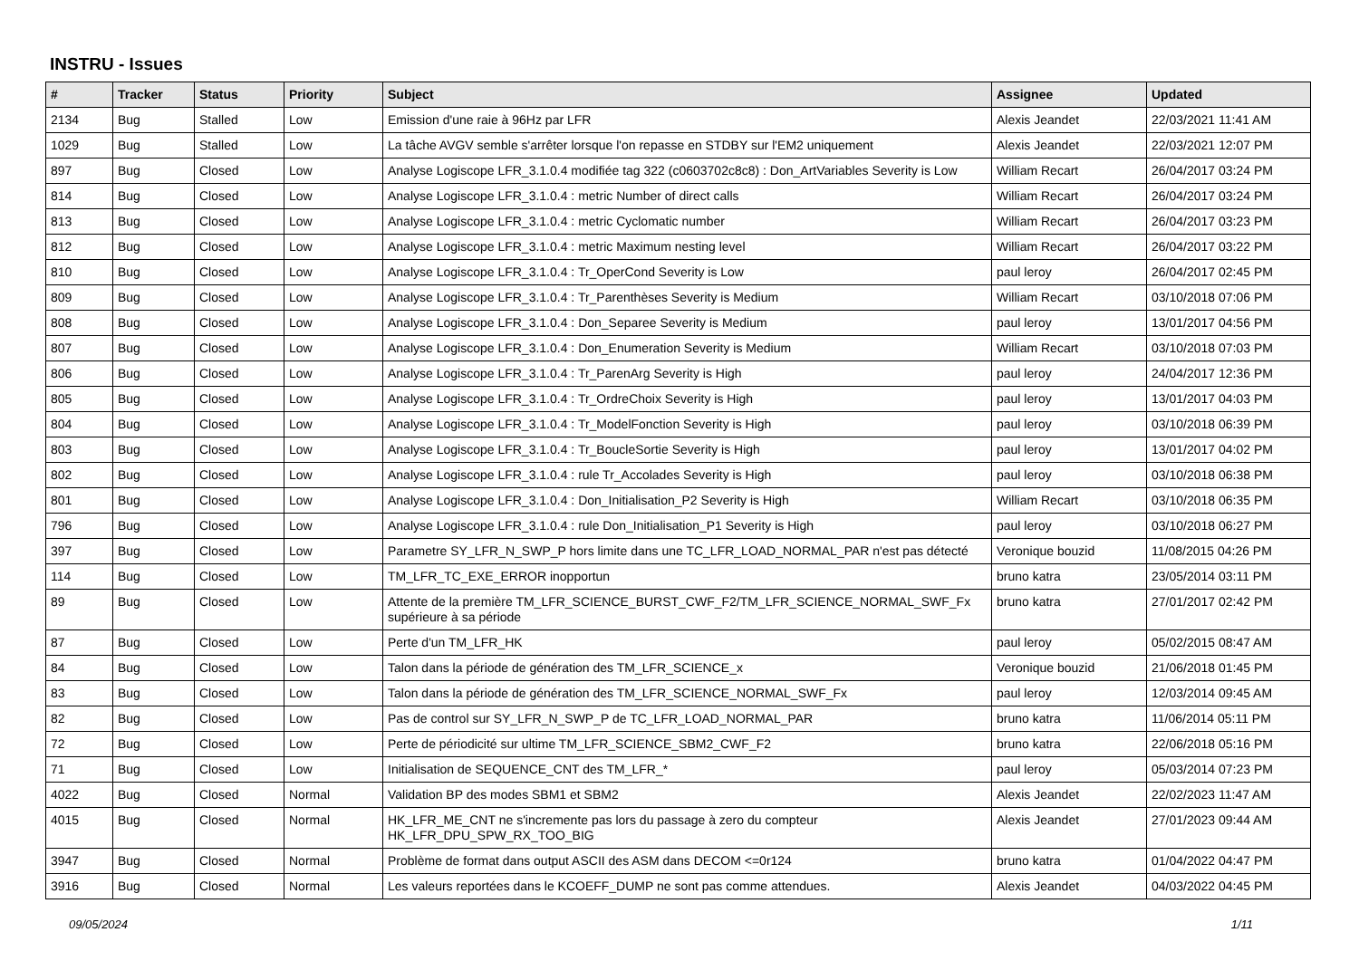INSTRU - Issues
| # | Tracker | Status | Priority | Subject | Assignee | Updated |
| --- | --- | --- | --- | --- | --- | --- |
| 2134 | Bug | Stalled | Low | Emission d'une raie à 96Hz par LFR | Alexis Jeandet | 22/03/2021 11:41 AM |
| 1029 | Bug | Stalled | Low | La tâche AVGV semble s'arrêter lorsque l'on repasse en STDBY sur l'EM2 uniquement | Alexis Jeandet | 22/03/2021 12:07 PM |
| 897 | Bug | Closed | Low | Analyse Logiscope LFR_3.1.0.4 modifiée tag 322 (c0603702c8c8) : Don_ArtVariables Severity is Low | William Recart | 26/04/2017 03:24 PM |
| 814 | Bug | Closed | Low | Analyse Logiscope LFR_3.1.0.4 : metric Number of direct calls | William Recart | 26/04/2017 03:24 PM |
| 813 | Bug | Closed | Low | Analyse Logiscope LFR_3.1.0.4 : metric Cyclomatic number | William Recart | 26/04/2017 03:23 PM |
| 812 | Bug | Closed | Low | Analyse Logiscope LFR_3.1.0.4 : metric Maximum nesting level | William Recart | 26/04/2017 03:22 PM |
| 810 | Bug | Closed | Low | Analyse Logiscope LFR_3.1.0.4 : Tr_OperCond Severity is Low | paul leroy | 26/04/2017 02:45 PM |
| 809 | Bug | Closed | Low | Analyse Logiscope LFR_3.1.0.4 : Tr_Parenthèses Severity is Medium | William Recart | 03/10/2018 07:06 PM |
| 808 | Bug | Closed | Low | Analyse Logiscope LFR_3.1.0.4 : Don_Separee Severity is Medium | paul leroy | 13/01/2017 04:56 PM |
| 807 | Bug | Closed | Low | Analyse Logiscope LFR_3.1.0.4 : Don_Enumeration Severity is Medium | William Recart | 03/10/2018 07:03 PM |
| 806 | Bug | Closed | Low | Analyse Logiscope LFR_3.1.0.4 : Tr_ParenArg Severity is High | paul leroy | 24/04/2017 12:36 PM |
| 805 | Bug | Closed | Low | Analyse Logiscope LFR_3.1.0.4 : Tr_OrdreChoix Severity is High | paul leroy | 13/01/2017 04:03 PM |
| 804 | Bug | Closed | Low | Analyse Logiscope LFR_3.1.0.4 : Tr_ModelFonction Severity is High | paul leroy | 03/10/2018 06:39 PM |
| 803 | Bug | Closed | Low | Analyse Logiscope LFR_3.1.0.4 : Tr_BoucleSortie Severity is High | paul leroy | 13/01/2017 04:02 PM |
| 802 | Bug | Closed | Low | Analyse Logiscope LFR_3.1.0.4 : rule Tr_Accolades Severity is High | paul leroy | 03/10/2018 06:38 PM |
| 801 | Bug | Closed | Low | Analyse Logiscope LFR_3.1.0.4 : Don_Initialisation_P2 Severity is High | William Recart | 03/10/2018 06:35 PM |
| 796 | Bug | Closed | Low | Analyse Logiscope LFR_3.1.0.4 : rule Don_Initialisation_P1 Severity is High | paul leroy | 03/10/2018 06:27 PM |
| 397 | Bug | Closed | Low | Parametre SY_LFR_N_SWP_P hors limite dans une TC_LFR_LOAD_NORMAL_PAR n'est pas détecté | Veronique bouzid | 11/08/2015 04:26 PM |
| 114 | Bug | Closed | Low | TM_LFR_TC_EXE_ERROR inopportun | bruno katra | 23/05/2014 03:11 PM |
| 89 | Bug | Closed | Low | Attente de la première TM_LFR_SCIENCE_BURST_CWF_F2/TM_LFR_SCIENCE_NORMAL_SWF_Fx supérieure à sa période | bruno katra | 27/01/2017 02:42 PM |
| 87 | Bug | Closed | Low | Perte d'un TM_LFR_HK | paul leroy | 05/02/2015 08:47 AM |
| 84 | Bug | Closed | Low | Talon dans la période de génération des TM_LFR_SCIENCE_x | Veronique bouzid | 21/06/2018 01:45 PM |
| 83 | Bug | Closed | Low | Talon dans la période de génération des TM_LFR_SCIENCE_NORMAL_SWF_Fx | paul leroy | 12/03/2014 09:45 AM |
| 82 | Bug | Closed | Low | Pas de control sur SY_LFR_N_SWP_P de TC_LFR_LOAD_NORMAL_PAR | bruno katra | 11/06/2014 05:11 PM |
| 72 | Bug | Closed | Low | Perte de périodicité sur ultime TM_LFR_SCIENCE_SBM2_CWF_F2 | bruno katra | 22/06/2018 05:16 PM |
| 71 | Bug | Closed | Low | Initialisation de SEQUENCE_CNT des TM_LFR_* | paul leroy | 05/03/2014 07:23 PM |
| 4022 | Bug | Closed | Normal | Validation BP des modes SBM1 et SBM2 | Alexis Jeandet | 22/02/2023 11:47 AM |
| 4015 | Bug | Closed | Normal | HK_LFR_ME_CNT ne s'incremente pas lors du passage à zero du compteur HK_LFR_DPU_SPW_RX_TOO_BIG | Alexis Jeandet | 27/01/2023 09:44 AM |
| 3947 | Bug | Closed | Normal | Problème de format dans output ASCII des ASM dans DECOM <=0r124 | bruno katra | 01/04/2022 04:47 PM |
| 3916 | Bug | Closed | Normal | Les valeurs reportées dans le KCOEFF_DUMP ne sont pas comme attendues. | Alexis Jeandet | 04/03/2022 04:45 PM |
09/05/2024 1/11